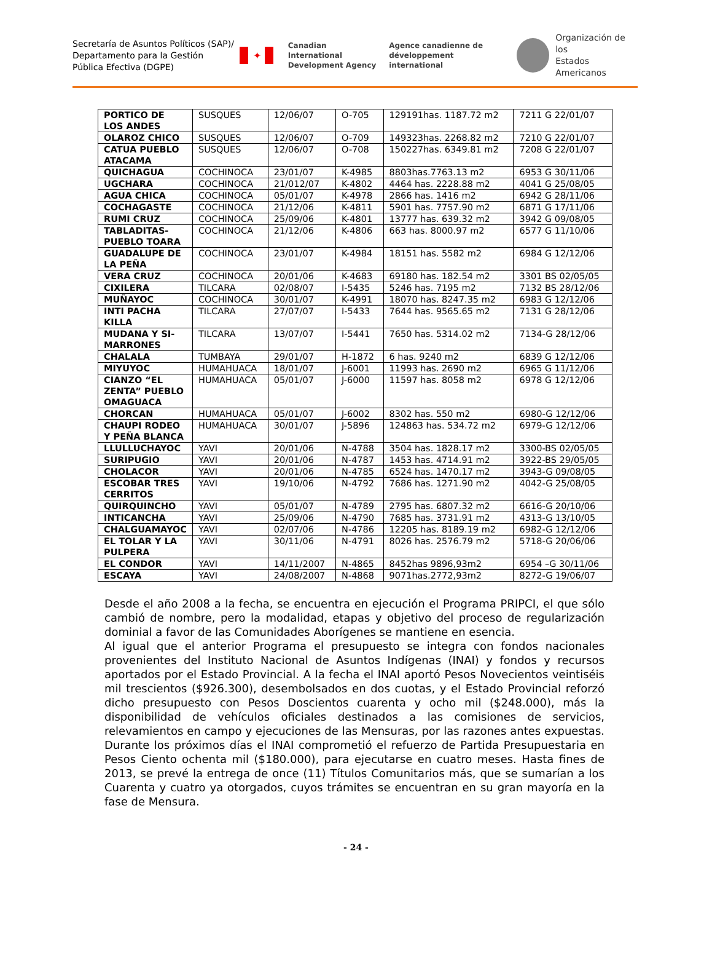Secretaría de Asuntos Políticos (SAP)/ Departamento para la Gestión Pública Efectiva (DGPE)
✦
Canadian International
Development Agency
Agence canadienne de
développement international
Organización de los
Estados Americanos
| PORTICO DE LOS ANDES | SUSQUES | 12/06/07 | O-705 | 129191has. 1187.72 m2 | 7211 G 22/01/07 |
| OLAROZ CHICO | SUSQUES | 12/06/07 | O-709 | 149323has. 2268.82 m2 | 7210 G 22/01/07 |
| CATUA PUEBLO ATACAMA | SUSQUES | 12/06/07 | O-708 | 150227has. 6349.81 m2 | 7208 G 22/01/07 |
| QUICHAGUA | COCHINOCA | 23/01/07 | K-4985 | 8803has.7763.13 m2 | 6953 G 30/11/06 |
| UGCHARA | COCHINOCA | 21/012/07 | K-4802 | 4464 has. 2228.88 m2 | 4041 G 25/08/05 |
| AGUA CHICA | COCHINOCA | 05/01/07 | K-4978 | 2866 has. 1416 m2 | 6942 G 28/11/06 |
| COCHAGASTE | COCHINOCA | 21/12/06 | K-4811 | 5901 has. 7757.90 m2 | 6871 G 17/11/06 |
| RUMI CRUZ | COCHINOCA | 25/09/06 | K-4801 | 13777 has. 639.32 m2 | 3942 G 09/08/05 |
| TABLADITAS-PUEBLO TOARA | COCHINOCA | 21/12/06 | K-4806 | 663 has. 8000.97 m2 | 6577 G 11/10/06 |
| GUADALUPE DE LA PEÑA | COCHINOCA | 23/01/07 | K-4984 | 18151 has. 5582 m2 | 6984 G 12/12/06 |
| VERA CRUZ | COCHINOCA | 20/01/06 | K-4683 | 69180 has. 182.54 m2 | 3301 BS 02/05/05 |
| CIXILERA | TILCARA | 02/08/07 | I-5435 | 5246 has. 7195 m2 | 7132 BS 28/12/06 |
| MUÑAYOC | COCHINOCA | 30/01/07 | K-4991 | 18070 has. 8247.35 m2 | 6983 G 12/12/06 |
| INTI PACHA KILLA | TILCARA | 27/07/07 | I-5433 | 7644 has. 9565.65 m2 | 7131 G 28/12/06 |
| MUDANA Y SI-MARRONES | TILCARA | 13/07/07 | I-5441 | 7650 has. 5314.02 m2 | 7134-G 28/12/06 |
| CHALALA | TUMBAYA | 29/01/07 | H-1872 | 6 has. 9240 m2 | 6839 G 12/12/06 |
| MIYUYOC | HUMAHUACA | 18/01/07 | J-6001 | 11993 has. 2690 m2 | 6965 G 11/12/06 |
| CIANZO “EL ZENTA” PUEBLO OMAGUACA | HUMAHUACA | 05/01/07 | J-6000 | 11597 has. 8058 m2 | 6978 G 12/12/06 |
| CHORCAN | HUMAHUACA | 05/01/07 | J-6002 | 8302 has. 550 m2 | 6980-G 12/12/06 |
| CHAUPI RODEO Y PEÑA BLANCA | HUMAHUACA | 30/01/07 | J-5896 | 124863 has. 534.72 m2 | 6979-G 12/12/06 |
| LLULLUCHAYOC | YAVI | 20/01/06 | N-4788 | 3504 has. 1828.17 m2 | 3300-BS 02/05/05 |
| SURIPUGIO | YAVI | 20/01/06 | N-4787 | 1453 has. 4714.91 m2 | 3922-BS 29/05/05 |
| CHOLACOR | YAVI | 20/01/06 | N-4785 | 6524 has. 1470.17 m2 | 3943-G 09/08/05 |
| ESCOBAR TRES CERRITOS | YAVI | 19/10/06 | N-4792 | 7686 has. 1271.90 m2 | 4042-G 25/08/05 |
| QUIRQUINCHO | YAVI | 05/01/07 | N-4789 | 2795 has. 6807.32 m2 | 6616-G 20/10/06 |
| INTICANCHA | YAVI | 25/09/06 | N-4790 | 7685 has. 3731.91 m2 | 4313-G 13/10/05 |
| CHALGUAMAYOC | YAVI | 02/07/06 | N-4786 | 12205 has. 8189.19 m2 | 6982-G 12/12/06 |
| EL TOLAR Y LA PULPERA | YAVI | 30/11/06 | N-4791 | 8026 has. 2576.79 m2 | 5718-G 20/06/06 |
| EL CONDOR | YAVI | 14/11/2007 | N-4865 | 8452has 9896,93m2 | 6954 –G 30/11/06 |
| ESCAYA | YAVI | 24/08/2007 | N-4868 | 9071has.2772,93m2 | 8272-G 19/06/07 |
Desde el año 2008 a la fecha, se encuentra en ejecución el Programa PRIPCI, el que sólo cambió de nombre, pero la modalidad, etapas y objetivo del proceso de regularización dominial a favor de las Comunidades Aborígenes se mantiene en esencia.
Al igual que el anterior Programa el presupuesto se integra con fondos nacionales provenientes del Instituto Nacional de Asuntos Indígenas (INAI) y fondos y recursos aportados por el Estado Provincial. A la fecha el INAI aportó Pesos Novecientos veintiséis mil trescientos ($926.300), desembolsados en dos cuotas, y el Estado Provincial reforzó dicho presupuesto con Pesos Doscientos cuarenta y ocho mil ($248.000), más la disponibilidad de vehículos oficiales destinados a las comisiones de servicios, relevamientos en campo y ejecuciones de las Mensuras, por las razones antes expuestas. Durante los próximos días el INAI comprometió el refuerzo de Partida Presupuestaria en Pesos Ciento ochenta mil ($180.000), para ejecutarse en cuatro meses. Hasta fines de 2013, se prevé la entrega de once (11) Títulos Comunitarios más, que se sumarían a los Cuarenta y cuatro ya otorgados, cuyos trámites se encuentran en su gran mayoría en la fase de Mensura.
- 24 -